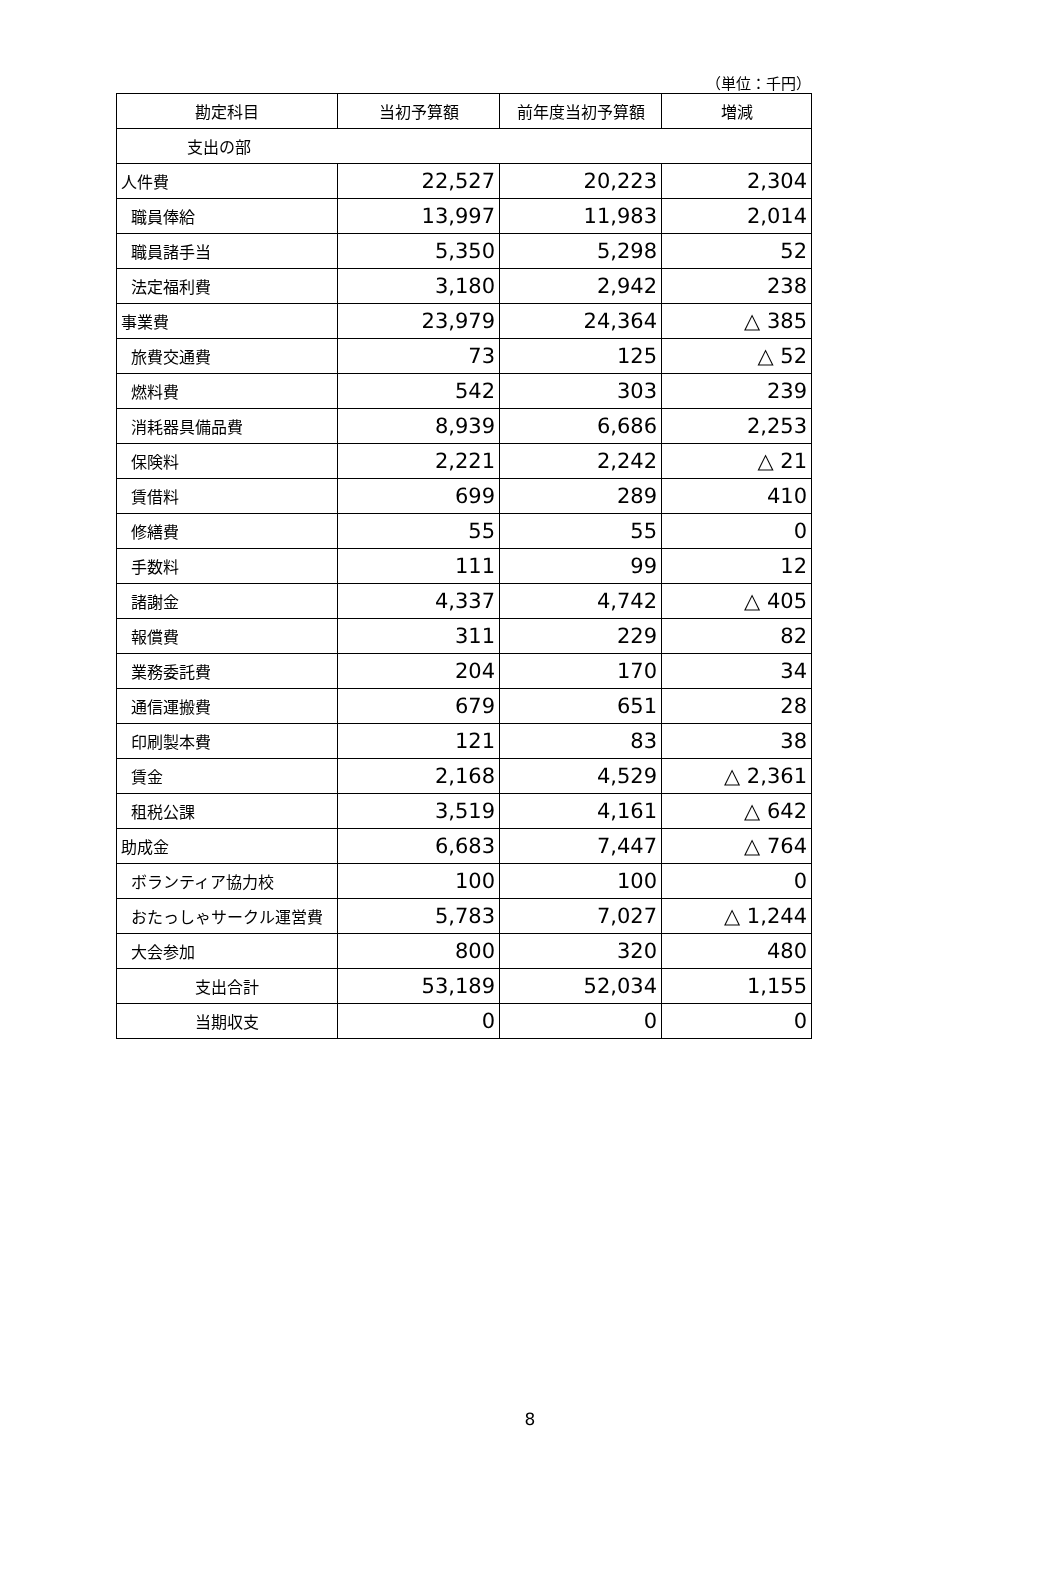（単位：千円）
| 勘定科目 | 当初予算額 | 前年度当初予算額 | 増減 |
| --- | --- | --- | --- |
| 支出の部 | | | |
| 人件費 | 22,527 | 20,223 | 2,304 |
| 職員俸給 | 13,997 | 11,983 | 2,014 |
| 職員諸手当 | 5,350 | 5,298 | 52 |
| 法定福利費 | 3,180 | 2,942 | 238 |
| 事業費 | 23,979 | 24,364 | △ 385 |
| 旅費交通費 | 73 | 125 | △ 52 |
| 燃料費 | 542 | 303 | 239 |
| 消耗器具備品費 | 8,939 | 6,686 | 2,253 |
| 保険料 | 2,221 | 2,242 | △ 21 |
| 賃借料 | 699 | 289 | 410 |
| 修繕費 | 55 | 55 | 0 |
| 手数料 | 111 | 99 | 12 |
| 諸謝金 | 4,337 | 4,742 | △ 405 |
| 報償費 | 311 | 229 | 82 |
| 業務委託費 | 204 | 170 | 34 |
| 通信運搬費 | 679 | 651 | 28 |
| 印刷製本費 | 121 | 83 | 38 |
| 賃金 | 2,168 | 4,529 | △ 2,361 |
| 租税公課 | 3,519 | 4,161 | △ 642 |
| 助成金 | 6,683 | 7,447 | △ 764 |
| ボランティア協力校 | 100 | 100 | 0 |
| おたっしゃサークル運営費 | 5,783 | 7,027 | △ 1,244 |
| 大会参加 | 800 | 320 | 480 |
| 支出合計 | 53,189 | 52,034 | 1,155 |
| 当期収支 | 0 | 0 | 0 |
8